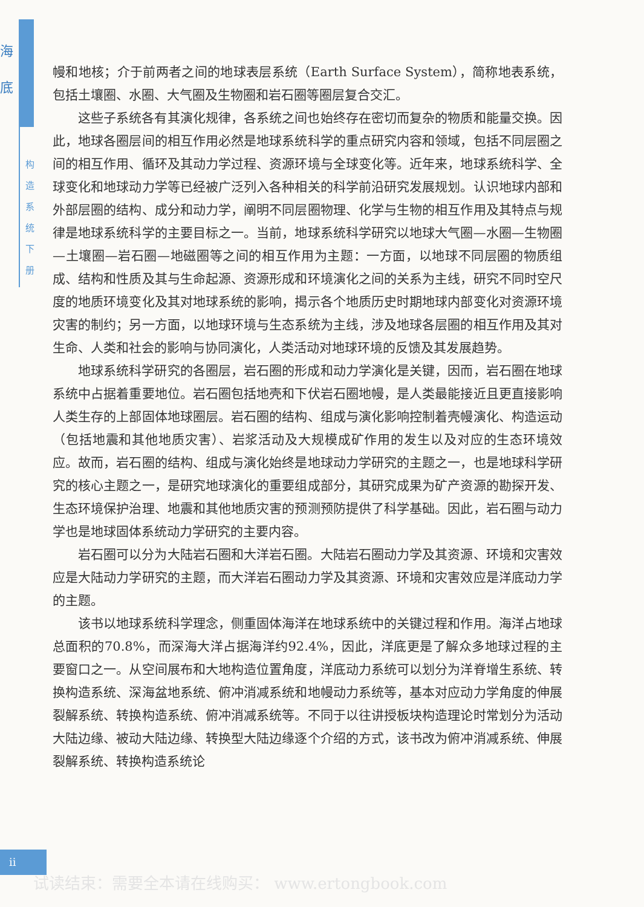海
底
构
造
系
统
下
册
幔和地核；介于前两者之间的地球表层系统（Earth Surface System），简称地表系统，包括土壤圈、水圈、大气圈及生物圈和岩石圈等圈层复合交汇。
这些子系统各有其演化规律，各系统之间也始终存在密切而复杂的物质和能量交换。因此，地球各圈层间的相互作用必然是地球系统科学的重点研究内容和领域，包括不同层圈之间的相互作用、循环及其动力学过程、资源环境与全球变化等。近年来，地球系统科学、全球变化和地球动力学等已经被广泛列入各种相关的科学前沿研究发展规划。认识地球内部和外部层圈的结构、成分和动力学，阐明不同层圈物理、化学与生物的相互作用及其特点与规律是地球系统科学的主要目标之一。当前，地球系统科学研究以地球大气圈—水圈—生物圈—土壤圈—岩石圈—地磁圈等之间的相互作用为主题：一方面，以地球不同层圈的物质组成、结构和性质及其与生命起源、资源形成和环境演化之间的关系为主线，研究不同时空尺度的地质环境变化及其对地球系统的影响，揭示各个地质历史时期地球内部变化对资源环境灾害的制约；另一方面，以地球环境与生态系统为主线，涉及地球各层圈的相互作用及其对生命、人类和社会的影响与协同演化，人类活动对地球环境的反馈及其发展趋势。
地球系统科学研究的各圈层，岩石圈的形成和动力学演化是关键，因而，岩石圈在地球系统中占据着重要地位。岩石圈包括地壳和下伏岩石圈地幔，是人类最能接近且更直接影响人类生存的上部固体地球圈层。岩石圈的结构、组成与演化影响控制着壳幔演化、构造运动（包括地震和其他地质灾害）、岩浆活动及大规模成矿作用的发生以及对应的生态环境效应。故而，岩石圈的结构、组成与演化始终是地球动力学研究的主题之一，也是地球科学研究的核心主题之一，是研究地球演化的重要组成部分，其研究成果为矿产资源的勘探开发、生态环境保护治理、地震和其他地质灾害的预测预防提供了科学基础。因此，岩石圈与动力学也是地球固体系统动力学研究的主要内容。
岩石圈可以分为大陆岩石圈和大洋岩石圈。大陆岩石圈动力学及其资源、环境和灾害效应是大陆动力学研究的主题，而大洋岩石圈动力学及其资源、环境和灾害效应是洋底动力学的主题。
该书以地球系统科学理念，侧重固体海洋在地球系统中的关键过程和作用。海洋占地球总面积的70.8%，而深海大洋占据海洋约92.4%，因此，洋底更是了解众多地球过程的主要窗口之一。从空间展布和大地构造位置角度，洋底动力系统可以划分为洋脊增生系统、转换构造系统、深海盆地系统、俯冲消减系统和地幔动力系统等，基本对应动力学角度的伸展裂解系统、转换构造系统、俯冲消减系统等。不同于以往讲授板块构造理论时常划分为活动大陆边缘、被动大陆边缘、转换型大陆边缘逐个介绍的方式，该书改为俯冲消减系统、伸展裂解系统、转换构造系统论
ii
试读结束：需要全本请在线购买： www.ertongbook.com